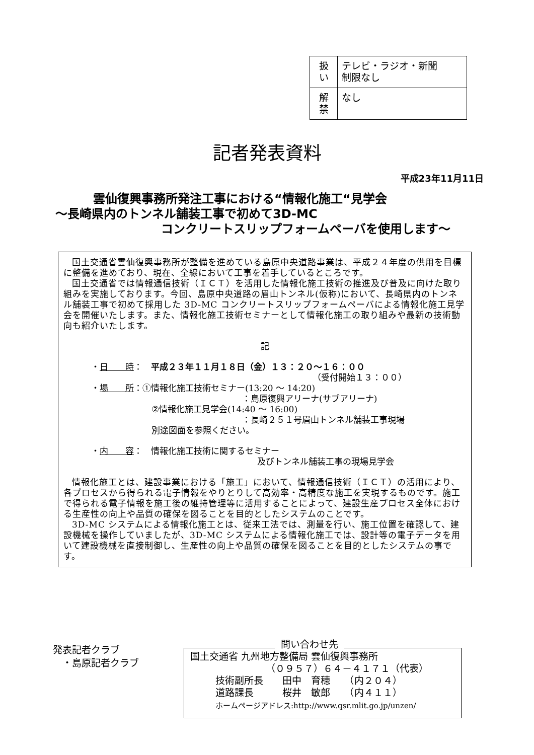| 扱 い | テレビ・ラジオ・新聞 制限なし |
| 解 禁 | なし |
記者発表資料
平成23年11月11日
雲仙復興事務所発注工事における“情報化施工“見学会
～長崎県内のトンネル舗装工事で初めて3D-MC
コンクリートスリップフォームペーバを使用します～
国土交通省雲仙復興事務所が整備を進めている島原中央道路事業は、平成２４年度の供用を目標に整備を進めており、現在、全線において工事を着手しているところです。
国土交通省では情報通信技術（ＩＣＴ）を活用した情報化施工技術の推進及び普及に向けた取り組みを実施しております。今回、島原中央道路の眉山トンネル(仮称)において、長崎県内のトンネル舗装工事で初めて採用した 3D-MC コンクリートスリップフォームペーバによる情報化施工見学会を開催いたします。また、情報化施工技術セミナーとして情報化施工の取り組みや最新の技術動向も紹介いたします。
記
・日　　時：　平成２３年１１月１８日（金）１３：２０～１６：００
（受付開始１３：００）
・場　　所：①情報化施工技術セミナー(13:20 ～ 14:20)
：島原復興アリーナ(サブアリーナ)
②情報化施工見学会(14:40 ～ 16:00)
：長崎２５１号眉山トンネル舗装工事現場
別途図面を参照ください。
・内　　容：　情報化施工技術に関するセミナー
及びトンネル舗装工事の現場見学会
情報化施工とは、建設事業における「施工」において、情報通信技術（ＩＣＴ）の活用により、各プロセスから得られる電子情報をやりとりして高効率・高精度な施工を実現するものです。施工で得られる電子情報を施工後の維持管理等に活用することによって、建設生産プロセス全体における生産性の向上や品質の確保を図ることを目的としたシステムのことです。
3D-MC システムによる情報化施工とは、従来工法では、測量を行い、施工位置を確認して、建設機械を操作していましたが、3D-MC システムによる情報化施工では、設計等の電子データを用いて建設機械を直接制御し、生産性の向上や品質の確保を図ることを目的としたシステムの事です。
発表記者クラブ
　・島原記者クラブ
問い合わせ先
国土交通省 九州地方整備局 雲仙復興事務所
（０９５７）６４－４１７１（代表）
技術副所長　　田中　育穂　　（内２０４）
道路課長　　　桜井　敏郎　　（内４１１）
ホームページアドレス:http://www.qsr.mlit.go.jp/unzen/